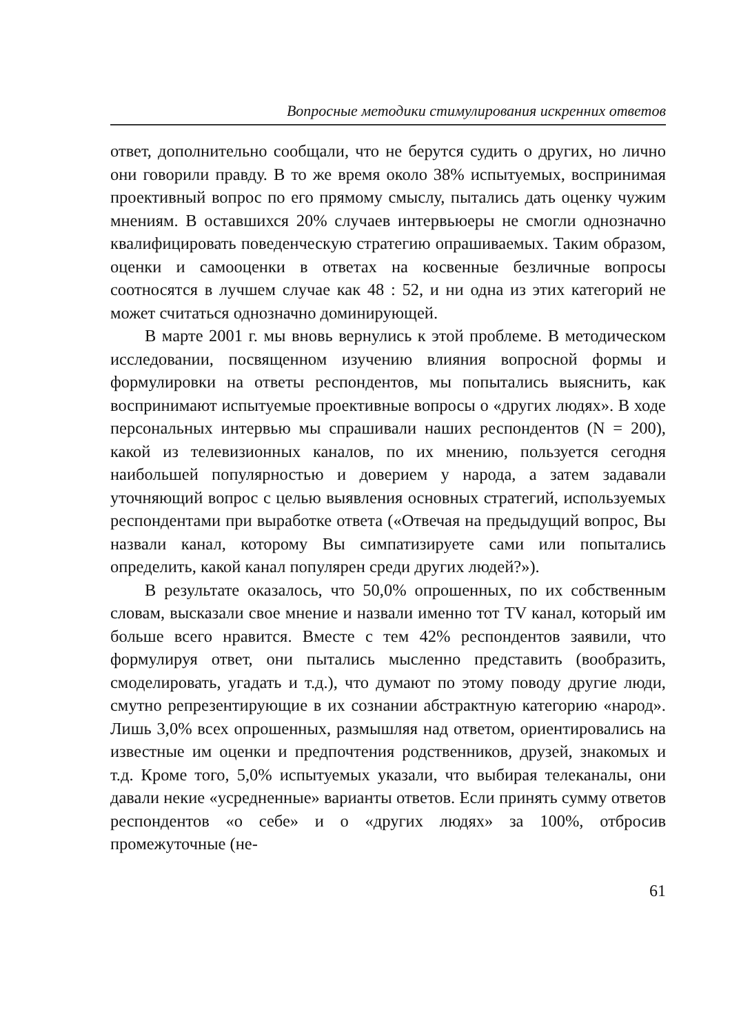Вопросные методики стимулирования искренних ответов
ответ, дополнительно сообщали, что не берутся судить о других, но лично они говорили правду. В то же время около 38% испытуемых, воспринимая проективный вопрос по его прямому смыслу, пытались дать оценку чужим мнениям. В оставшихся 20% случаев интервьюеры не смогли однозначно квалифицировать поведенческую стратегию опрашиваемых. Таким образом, оценки и самооценки в ответах на косвенные безличные вопросы соотносятся в лучшем случае как 48 : 52, и ни одна из этих категорий не может считаться однозначно доминирующей.
В марте 2001 г. мы вновь вернулись к этой проблеме. В методическом исследовании, посвященном изучению влияния вопросной формы и формулировки на ответы респондентов, мы попытались выяснить, как воспринимают испытуемые проективные вопросы о «других людях». В ходе персональных интервью мы спрашивали наших респондентов (N = 200), какой из телевизионных каналов, по их мнению, пользуется сегодня наибольшей популярностью и доверием у народа, а затем задавали уточняющий вопрос с целью выявления основных стратегий, используемых респондентами при выработке ответа («Отвечая на предыдущий вопрос, Вы назвали канал, которому Вы симпатизируете сами или попытались определить, какой канал популярен среди других людей?»).
В результате оказалось, что 50,0% опрошенных, по их собственным словам, высказали свое мнение и назвали именно тот TV канал, который им больше всего нравится. Вместе с тем 42% респондентов заявили, что формулируя ответ, они пытались мысленно представить (вообразить, смоделировать, угадать и т.д.), что думают по этому поводу другие люди, смутно репрезентирующие в их сознании абстрактную категорию «народ». Лишь 3,0% всех опрошенных, размышляя над ответом, ориентировались на известные им оценки и предпочтения родственников, друзей, знакомых и т.д. Кроме того, 5,0% испытуемых указали, что выбирая телеканалы, они давали некие «усредненные» варианты ответов. Если принять сумму ответов респондентов «о себе» и о «других людях» за 100%, отбросив промежуточные (не-
61